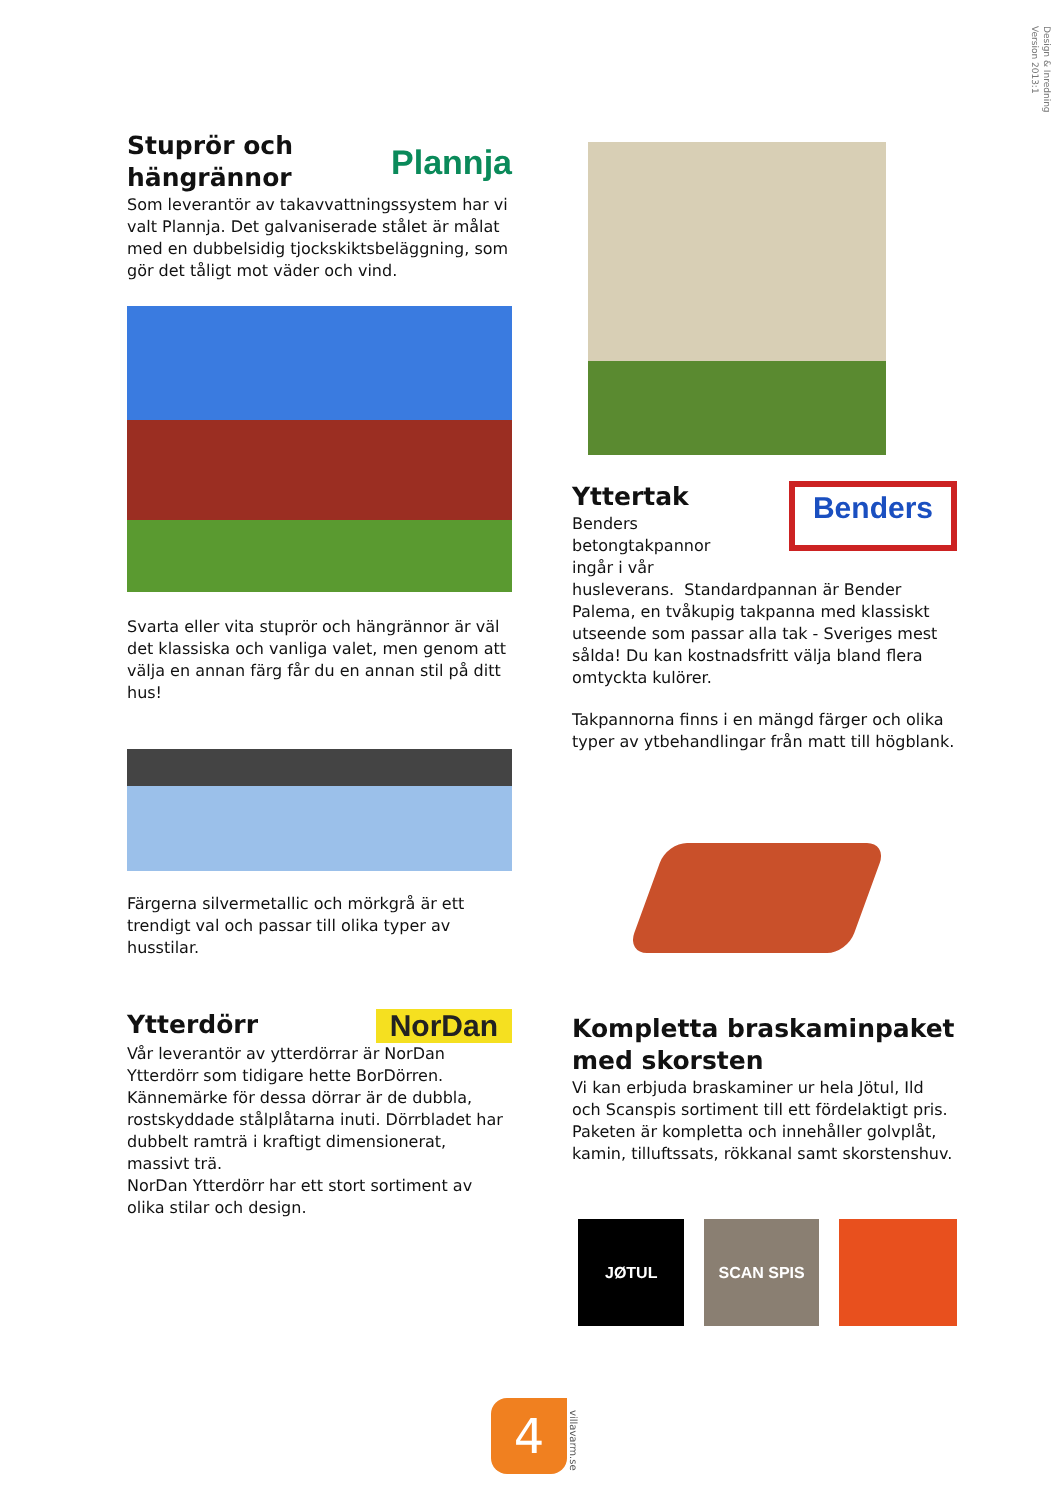Design & Inredning
Version 2013:1
Stuprör och
hängrännor
Plannja
Som leverantör av takavvattningssystem har vi valt Plannja. Det galvaniserade stålet är målat med en dubbelsidig tjockskiktsbeläggning, som gör det tåligt mot väder och vind.
Svarta eller vita stuprör och hängrännor är väl det klassiska och vanliga valet, men genom att välja en annan färg får du en annan stil på ditt hus!
Färgerna silvermetallic och mörkgrå är ett trendigt val och passar till olika typer av husstilar.
Ytterdörr
NorDan
Vår leverantör av ytterdörrar är NorDan Ytterdörr som tidigare hette BorDörren.
Kännemärke för dessa dörrar är de dubbla, rostskyddade stålplåtarna inuti. Dörrbladet har dubbelt ramträ i kraftigt dimensionerat, massivt trä.
NorDan Ytterdörr har ett stort sortiment av olika stilar och design.
Yttertak
Benders
betongtakpannor
ingår i vår
Benders
husleverans. Standardpannan är Bender Palema, en tvåkupig takpanna med klassiskt utseende som passar alla tak - Sveriges mest sålda! Du kan kostnadsfritt välja bland flera omtyckta kulörer.
Takpannorna finns i en mängd färger och olika typer av ytbehandlingar från matt till högblank.
Kompletta braskaminpaket med skorsten
Vi kan erbjuda braskaminer ur hela Jötul, Ild och Scanspis sortiment till ett fördelaktigt pris.
Paketen är kompletta och innehåller golvplåt, kamin, tilluftssats, rökkanal samt skorstenshuv.
JØTUL SCAN SPIS
4
villavarm.se